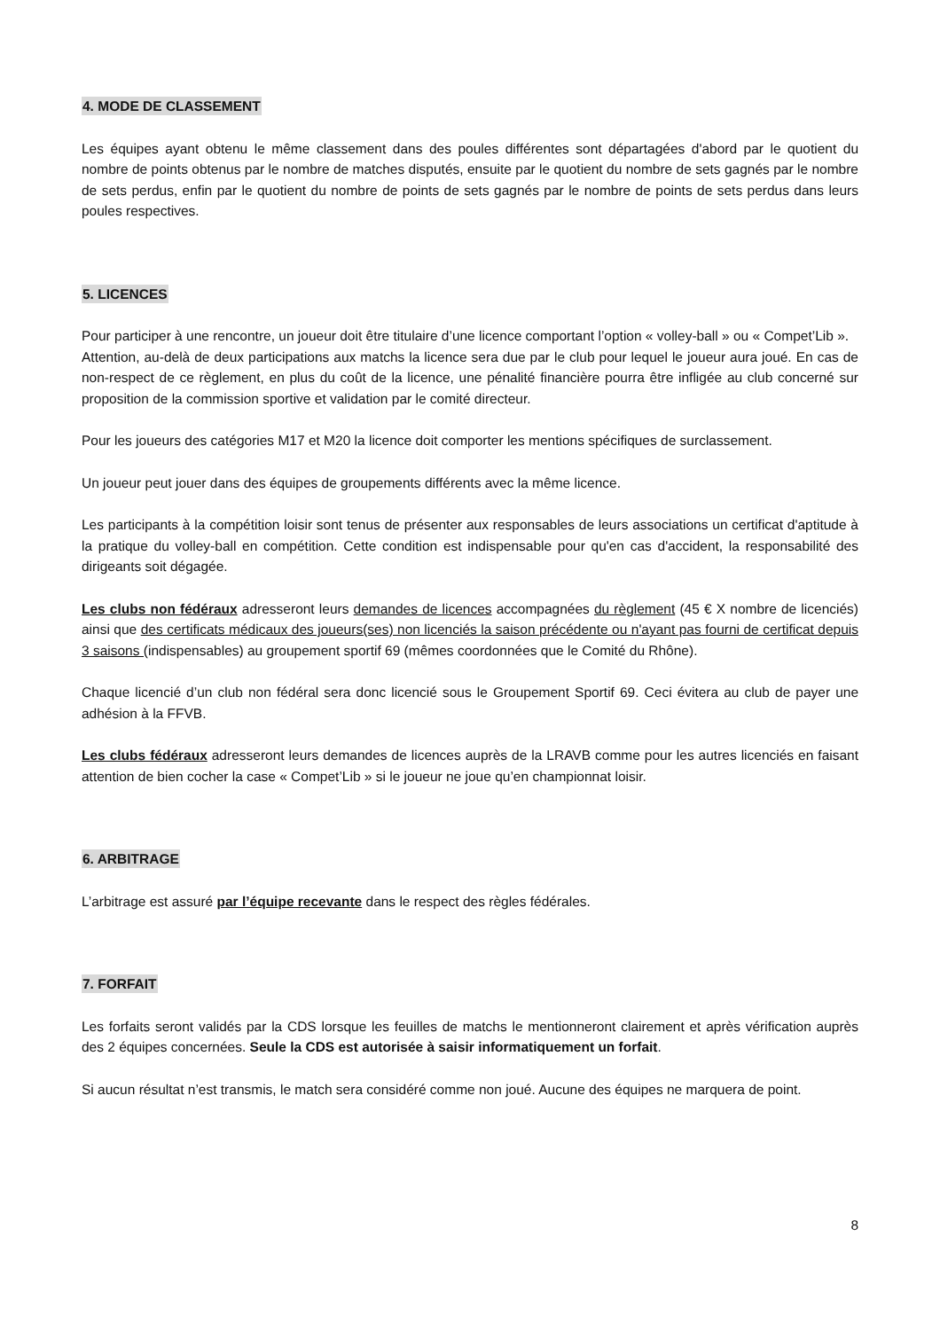4. MODE DE CLASSEMENT
Les équipes ayant obtenu le même classement dans des poules différentes sont départagées d'abord par le quotient du nombre de points obtenus par le nombre de matches disputés, ensuite par le quotient du nombre de sets gagnés par le nombre de sets perdus, enfin par le quotient du nombre de points de sets gagnés par le nombre de points de sets perdus dans leurs poules respectives.
5. LICENCES
Pour participer à une rencontre, un joueur doit être titulaire d’une licence comportant l’option « volley-ball » ou « Compet’Lib ».
Attention, au-delà de deux participations aux matchs la licence sera due par le club pour lequel le joueur aura joué. En cas de non-respect de ce règlement, en plus du coût de la licence, une pénalité financière pourra être infligée au club concerné sur proposition de la commission sportive et validation par le comité directeur.
Pour les joueurs des catégories M17 et M20 la licence doit comporter les mentions spécifiques de surclassement.
Un joueur peut jouer dans des équipes de groupements différents avec la même licence.
Les participants à la compétition loisir sont tenus de présenter aux responsables de leurs associations un certificat d'aptitude à la pratique du volley-ball en compétition. Cette condition est indispensable pour qu'en cas d'accident, la responsabilité des dirigeants soit dégagée.
Les clubs non fédéraux adresseront leurs demandes de licences accompagnées du règlement (45 € X nombre de licenciés) ainsi que des certificats médicaux des joueurs(ses) non licenciés la saison précédente ou n'ayant pas fourni de certificat depuis 3 saisons (indispensables) au groupement sportif 69 (mêmes coordonnées que le Comité du Rhône).
Chaque licencié d’un club non fédéral sera donc licencié sous le Groupement Sportif 69. Ceci évitera au club de payer une adhésion à la FFVB.
Les clubs fédéraux adresseront leurs demandes de licences auprès de la LRAVB comme pour les autres licenciés en faisant attention de bien cocher la case « Compet’Lib » si le joueur ne joue qu’en championnat loisir.
6. ARBITRAGE
L’arbitrage est assuré par l’équipe recevante dans le respect des règles fédérales.
7. FORFAIT
Les forfaits seront validés par la CDS lorsque les feuilles de matchs le mentionneront clairement et après vérification auprès des 2 équipes concernées. Seule la CDS est autorisée à saisir informatiquement un forfait.
Si aucun résultat n’est transmis, le match sera considéré comme non joué. Aucune des équipes ne marquera de point.
8